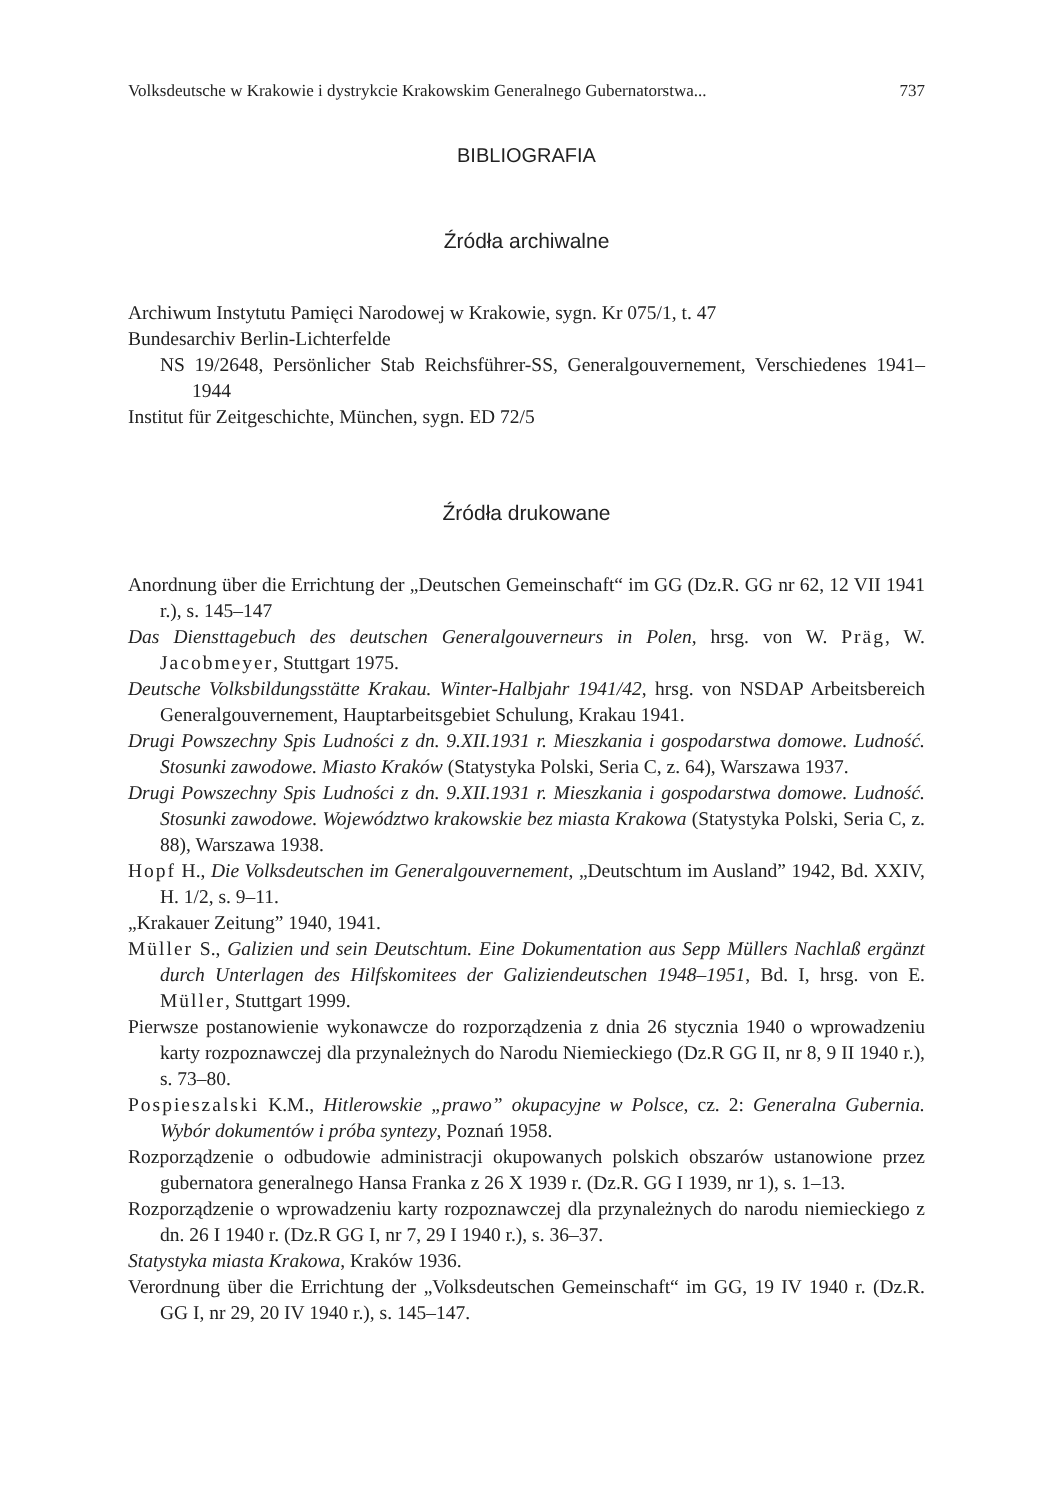Volksdeutsche w Krakowie i dystrykcie Krakowskim Generalnego Gubernatorstwa... 737
BIBLIOGRAFIA
Źródła archiwalne
Archiwum Instytutu Pamięci Narodowej w Krakowie, sygn. Kr 075/1, t. 47
Bundesarchiv Berlin-Lichterfelde
NS 19/2648, Persönlicher Stab Reichsführer-SS, Generalgouvernement, Verschiedenes 1941–1944
Institut für Zeitgeschichte, München, sygn. ED 72/5
Źródła drukowane
Anordnung über die Errichtung der „Deutschen Gemeinschaft“ im GG (Dz.R. GG nr 62, 12 VII 1941 r.), s. 145–147
Das Diensttagebuch des deutschen Generalgouverneurs in Polen, hrsg. von W. Präg, W. Jacobmeyer, Stuttgart 1975.
Deutsche Volksbildungsstätte Krakau. Winter-Halbjahr 1941/42, hrsg. von NSDAP Arbeitsbereich Generalgouvernement, Hauptarbeitsgebiet Schulung, Krakau 1941.
Drugi Powszechny Spis Ludności z dn. 9.XII.1931 r. Mieszkania i gospodarstwa domowe. Ludność. Stosunki zawodowe. Miasto Kraków (Statystyka Polski, Seria C, z. 64), Warszawa 1937.
Drugi Powszechny Spis Ludności z dn. 9.XII.1931 r. Mieszkania i gospodarstwa domowe. Ludność. Stosunki zawodowe. Województwo krakowskie bez miasta Krakowa (Statystyka Polski, Seria C, z. 88), Warszawa 1938.
Hopf H., Die Volksdeutschen im Generalgouvernement, „Deutschtum im Ausland” 1942, Bd. XXIV, H. 1/2, s. 9–11.
„Krakauer Zeitung” 1940, 1941.
Müller S., Galizien und sein Deutschtum. Eine Dokumentation aus Sepp Müllers Nachlaß ergänzt durch Unterlagen des Hilfskomitees der Galiziendeutschen 1948–1951, Bd. I, hrsg. von E. Müller, Stuttgart 1999.
Pierwsze postanowienie wykonawcze do rozporządzenia z dnia 26 stycznia 1940 o wprowadzeniu karty rozpoznawczej dla przynależnych do Narodu Niemieckiego (Dz.R GG II, nr 8, 9 II 1940 r.), s. 73–80.
Pospieszalski K.M., Hitlerowskie „prawo” okupacyjne w Polsce, cz. 2: Generalna Gubernia. Wybór dokumentów i próba syntezy, Poznań 1958.
Rozporządzenie o odbudowie administracji okupowanych polskich obszarów ustanowione przez gubernatora generalnego Hansa Franka z 26 X 1939 r. (Dz.R. GG I 1939, nr 1), s. 1–13.
Rozporządzenie o wprowadzeniu karty rozpoznawczej dla przynależnych do narodu niemieckiego z dn. 26 I 1940 r. (Dz.R GG I, nr 7, 29 I 1940 r.), s. 36–37.
Statystyka miasta Krakowa, Kraków 1936.
Verordnung über die Errichtung der „Volksdeutschen Gemeinschaft“ im GG, 19 IV 1940 r. (Dz.R. GG I, nr 29, 20 IV 1940 r.), s. 145–147.